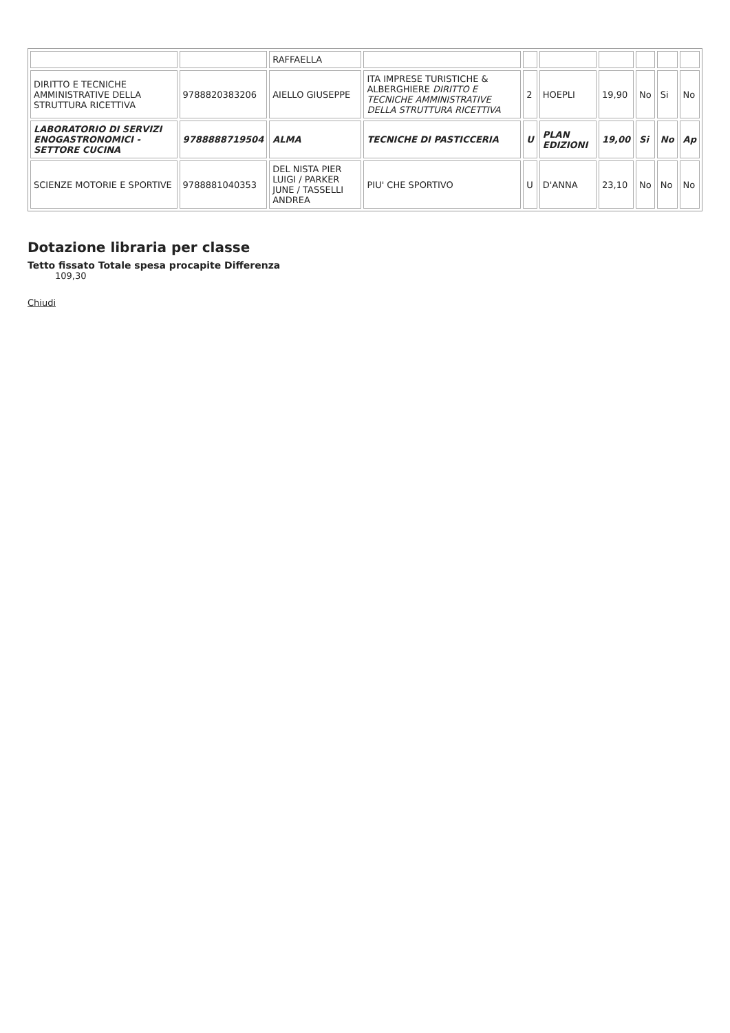| | | RAFFAELLA | | | | | | | |
| DIRITTO E TECNICHE AMMINISTRATIVE DELLA STRUTTURA RICETTIVA | 9788820383206 | AIELLO GIUSEPPE | ITA IMPRESE TURISTICHE & ALBERGHIERE DIRITTO E TECNICHE AMMINISTRATIVE DELLA STRUTTURA RICETTIVA | 2 | HOEPLI | 19,90 | No | Si | No |
| LABORATORIO DI SERVIZI ENOGASTRONOMICI - SETTORE CUCINA | 9788888719504 | ALMA | TECNICHE DI PASTICCERIA | U | PLAN EDIZIONI | 19,00 | Si | No | Ap |
| SCIENZE MOTORIE E SPORTIVE | 9788881040353 | DEL NISTA PIER LUIGI / PARKER JUNE / TASSELLI ANDREA | PIU' CHE SPORTIVO | U | D'ANNA | 23,10 | No | No | No |
Dotazione libraria per classe
Tetto fissato Totale spesa procapite Differenza
109,30
Chiudi